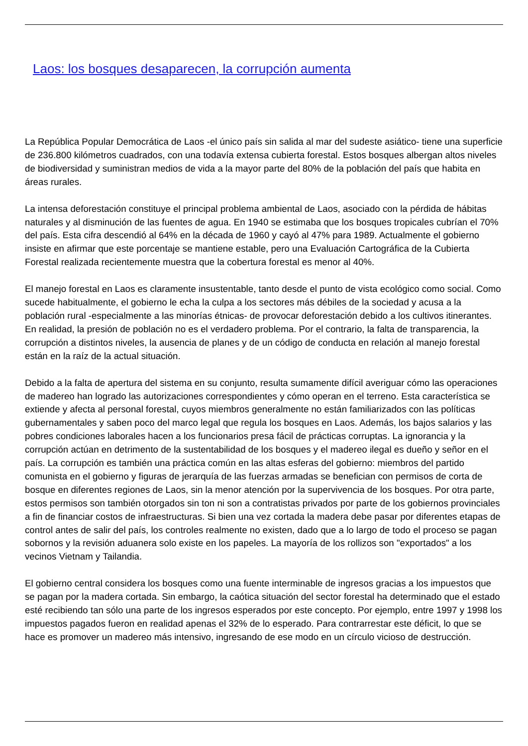Laos: los bosques desaparecen, la corrupción aumenta
La República Popular Democrática de Laos -el único país sin salida al mar del sudeste asiático- tiene una superficie de 236.800 kilómetros cuadrados, con una todavía extensa cubierta forestal. Estos bosques albergan altos niveles de biodiversidad y suministran medios de vida a la mayor parte del 80% de la población del país que habita en áreas rurales.
La intensa deforestación constituye el principal problema ambiental de Laos, asociado con la pérdida de hábitas naturales y al disminución de las fuentes de agua. En 1940 se estimaba que los bosques tropicales cubrían el 70% del país. Esta cifra descendió al 64% en la década de 1960 y cayó al 47% para 1989. Actualmente el gobierno insiste en afirmar que este porcentaje se mantiene estable, pero una Evaluación Cartográfica de la Cubierta Forestal realizada recientemente muestra que la cobertura forestal es menor al 40%.
El manejo forestal en Laos es claramente insustentable, tanto desde el punto de vista ecológico como social. Como sucede habitualmente, el gobierno le echa la culpa a los sectores más débiles de la sociedad y acusa a la población rural -especialmente a las minorías étnicas- de provocar deforestación debido a los cultivos itinerantes. En realidad, la presión de población no es el verdadero problema. Por el contrario, la falta de transparencia, la corrupción a distintos niveles, la ausencia de planes y de un código de conducta en relación al manejo forestal están en la raíz de la actual situación.
Debido a la falta de apertura del sistema en su conjunto, resulta sumamente difícil averiguar cómo las operaciones de madereo han logrado las autorizaciones correspondientes y cómo operan en el terreno. Esta característica se extiende y afecta al personal forestal, cuyos miembros generalmente no están familiarizados con las políticas gubernamentales y saben poco del marco legal que regula los bosques en Laos. Además, los bajos salarios y las pobres condiciones laborales hacen a los funcionarios presa fácil de prácticas corruptas. La ignorancia y la corrupción actúan en detrimento de la sustentabilidad de los bosques y el madereo ilegal es dueño y señor en el país. La corrupción es también una práctica común en las altas esferas del gobierno: miembros del partido comunista en el gobierno y figuras de jerarquía de las fuerzas armadas se benefician con permisos de corta de bosque en diferentes regiones de Laos, sin la menor atención por la supervivencia de los bosques. Por otra parte, estos permisos son también otorgados sin ton ni son a contratistas privados por parte de los gobiernos provinciales a fin de financiar costos de infraestructuras. Si bien una vez cortada la madera debe pasar por diferentes etapas de control antes de salir del país, los controles realmente no existen, dado que a lo largo de todo el proceso se pagan sobornos y la revisión aduanera solo existe en los papeles. La mayoría de los rollizos son "exportados" a los vecinos Vietnam y Tailandia.
El gobierno central considera los bosques como una fuente interminable de ingresos gracias a los impuestos que se pagan por la madera cortada. Sin embargo, la caótica situación del sector forestal ha determinado que el estado esté recibiendo tan sólo una parte de los ingresos esperados por este concepto. Por ejemplo, entre 1997 y 1998 los impuestos pagados fueron en realidad apenas el 32% de lo esperado. Para contrarrestar este déficit, lo que se hace es promover un madereo más intensivo, ingresando de ese modo en un círculo vicioso de destrucción.